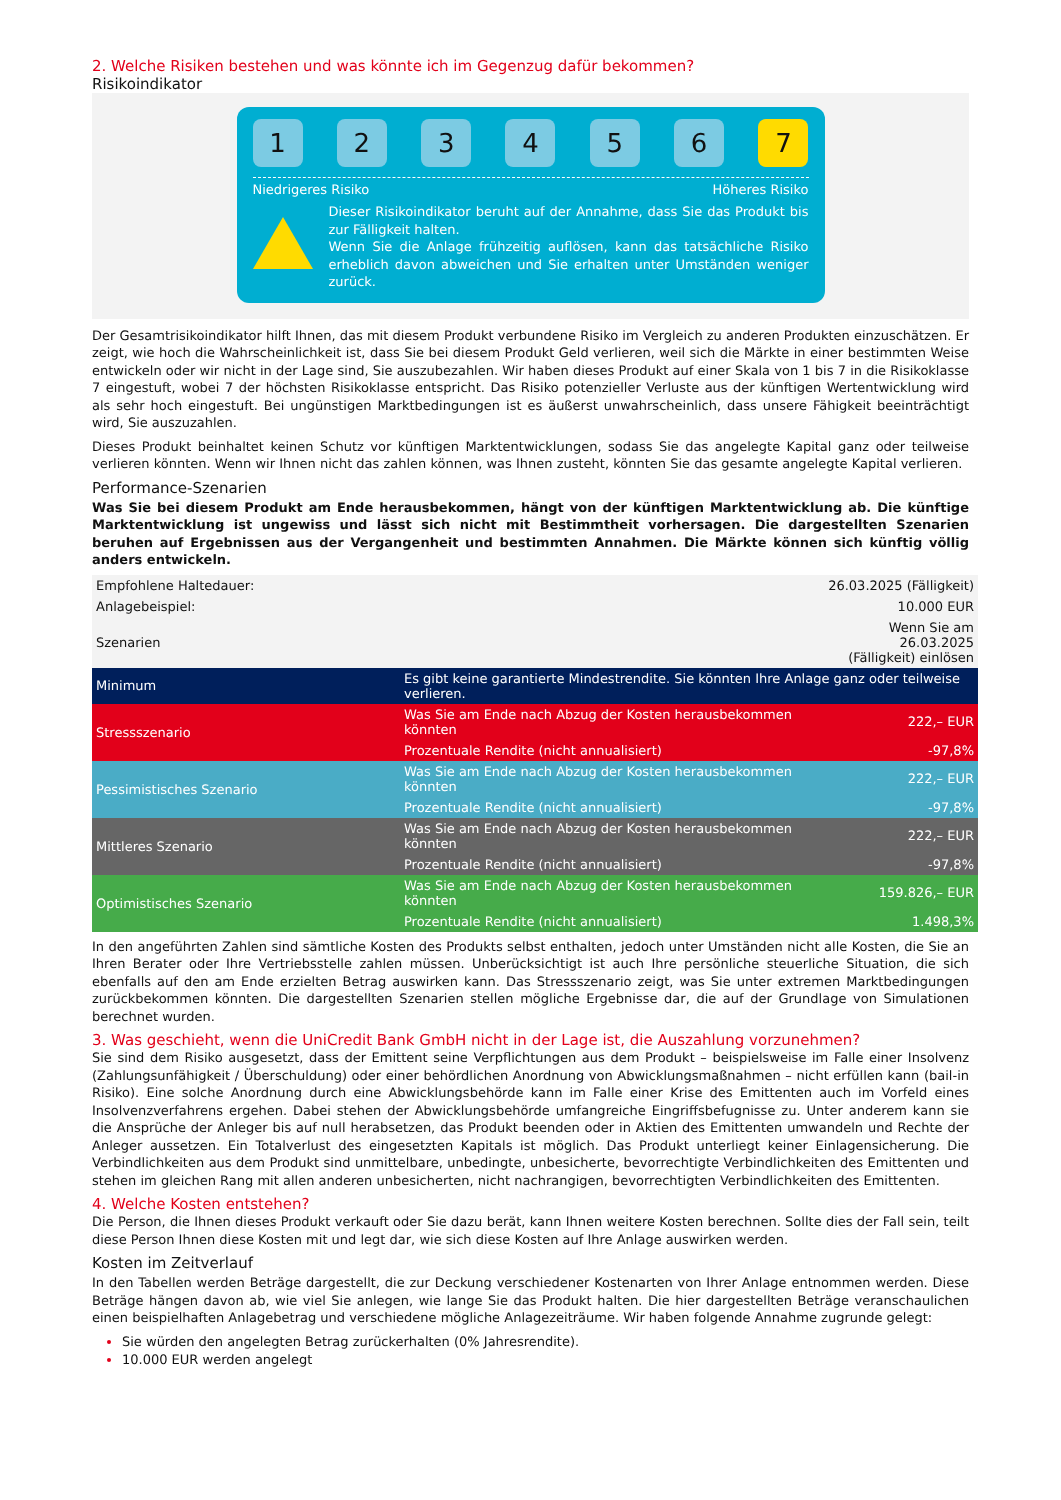2. Welche Risiken bestehen und was könnte ich im Gegenzug dafür bekommen?
Risikoindikator
1 2 3 4 5 6 7
Niedrigeres Risiko Höheres Risiko
Dieser Risikoindikator beruht auf der Annahme, dass Sie das Produkt bis zur Fälligkeit halten.
Wenn Sie die Anlage frühzeitig auflösen, kann das tatsächliche Risiko erheblich davon abweichen und Sie erhalten unter Umständen weniger zurück.
Der Gesamtrisikoindikator hilft Ihnen, das mit diesem Produkt verbundene Risiko im Vergleich zu anderen Produkten einzuschätzen. Er zeigt, wie hoch die Wahrscheinlichkeit ist, dass Sie bei diesem Produkt Geld verlieren, weil sich die Märkte in einer bestimmten Weise entwickeln oder wir nicht in der Lage sind, Sie auszubezahlen. Wir haben dieses Produkt auf einer Skala von 1 bis 7 in die Risikoklasse 7 eingestuft, wobei 7 der höchsten Risikoklasse entspricht. Das Risiko potenzieller Verluste aus der künftigen Wertentwicklung wird als sehr hoch eingestuft. Bei ungünstigen Marktbedingungen ist es äußerst unwahrscheinlich, dass unsere Fähigkeit beeinträchtigt wird, Sie auszuzahlen.
Dieses Produkt beinhaltet keinen Schutz vor künftigen Marktentwicklungen, sodass Sie das angelegte Kapital ganz oder teilweise verlieren könnten. Wenn wir Ihnen nicht das zahlen können, was Ihnen zusteht, könnten Sie das gesamte angelegte Kapital verlieren.
Performance-Szenarien
Was Sie bei diesem Produkt am Ende herausbekommen, hängt von der künftigen Marktentwicklung ab. Die künftige Marktentwicklung ist ungewiss und lässt sich nicht mit Bestimmtheit vorhersagen. Die dargestellten Szenarien beruhen auf Ergebnissen aus der Vergangenheit und bestimmten Annahmen. Die Märkte können sich künftig völlig anders entwickeln.
| Empfohlene Haltedauer: | | 26.03.2025 (Fälligkeit) |
| Anlagebeispiel: | | 10.000 EUR |
| Szenarien | | Wenn Sie am 26.03.2025 (Fälligkeit) einlösen |
| Minimum | Es gibt keine garantierte Mindestrendite. Sie könnten Ihre Anlage ganz oder teilweise verlieren. | |
| Stressszenario | Was Sie am Ende nach Abzug der Kosten herausbekommen könnten | 222,– EUR |
| | Prozentuale Rendite (nicht annualisiert) | -97,8% |
| Pessimistisches Szenario | Was Sie am Ende nach Abzug der Kosten herausbekommen könnten | 222,– EUR |
| | Prozentuale Rendite (nicht annualisiert) | -97,8% |
| Mittleres Szenario | Was Sie am Ende nach Abzug der Kosten herausbekommen könnten | 222,– EUR |
| | Prozentuale Rendite (nicht annualisiert) | -97,8% |
| Optimistisches Szenario | Was Sie am Ende nach Abzug der Kosten herausbekommen könnten | 159.826,– EUR |
| | Prozentuale Rendite (nicht annualisiert) | 1.498,3% |
In den angeführten Zahlen sind sämtliche Kosten des Produkts selbst enthalten, jedoch unter Umständen nicht alle Kosten, die Sie an Ihren Berater oder Ihre Vertriebsstelle zahlen müssen. Unberücksichtigt ist auch Ihre persönliche steuerliche Situation, die sich ebenfalls auf den am Ende erzielten Betrag auswirken kann. Das Stressszenario zeigt, was Sie unter extremen Marktbedingungen zurückbekommen könnten. Die dargestellten Szenarien stellen mögliche Ergebnisse dar, die auf der Grundlage von Simulationen berechnet wurden.
3. Was geschieht, wenn die UniCredit Bank GmbH nicht in der Lage ist, die Auszahlung vorzunehmen?
Sie sind dem Risiko ausgesetzt, dass der Emittent seine Verpflichtungen aus dem Produkt – beispielsweise im Falle einer Insolvenz (Zahlungsunfähigkeit / Überschuldung) oder einer behördlichen Anordnung von Abwicklungsmaßnahmen – nicht erfüllen kann (bail-in Risiko). Eine solche Anordnung durch eine Abwicklungsbehörde kann im Falle einer Krise des Emittenten auch im Vorfeld eines Insolvenzverfahrens ergehen. Dabei stehen der Abwicklungsbehörde umfangreiche Eingriffsbefugnisse zu. Unter anderem kann sie die Ansprüche der Anleger bis auf null herabsetzen, das Produkt beenden oder in Aktien des Emittenten umwandeln und Rechte der Anleger aussetzen. Ein Totalverlust des eingesetzten Kapitals ist möglich. Das Produkt unterliegt keiner Einlagensicherung. Die Verbindlichkeiten aus dem Produkt sind unmittelbare, unbedingte, unbesicherte, bevorrechtigte Verbindlichkeiten des Emittenten und stehen im gleichen Rang mit allen anderen unbesicherten, nicht nachrangigen, bevorrechtigten Verbindlichkeiten des Emittenten.
4. Welche Kosten entstehen?
Die Person, die Ihnen dieses Produkt verkauft oder Sie dazu berät, kann Ihnen weitere Kosten berechnen. Sollte dies der Fall sein, teilt diese Person Ihnen diese Kosten mit und legt dar, wie sich diese Kosten auf Ihre Anlage auswirken werden.
Kosten im Zeitverlauf
In den Tabellen werden Beträge dargestellt, die zur Deckung verschiedener Kostenarten von Ihrer Anlage entnommen werden. Diese Beträge hängen davon ab, wie viel Sie anlegen, wie lange Sie das Produkt halten. Die hier dargestellten Beträge veranschaulichen einen beispielhaften Anlagebetrag und verschiedene mögliche Anlagezeiträume. Wir haben folgende Annahme zugrunde gelegt:
Sie würden den angelegten Betrag zurückerhalten (0% Jahresrendite).
10.000 EUR werden angelegt